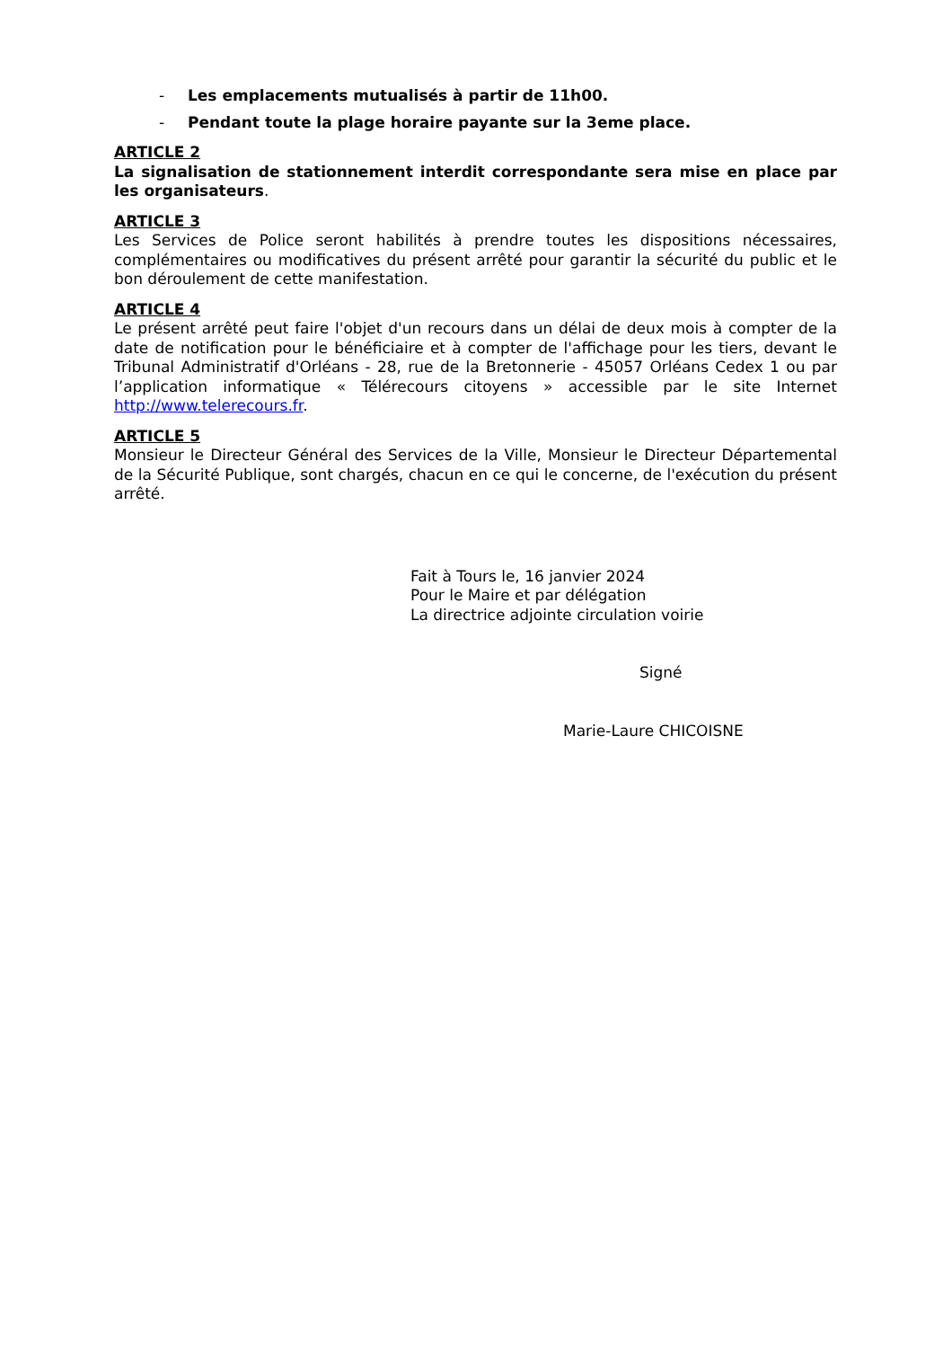- Les emplacements mutualisés à partir de 11h00.
- Pendant toute la plage horaire payante sur la 3eme place.
ARTICLE 2
La signalisation de stationnement interdit correspondante sera mise en place par les organisateurs.
ARTICLE 3
Les Services de Police seront habilités à prendre toutes les dispositions nécessaires, complémentaires ou modificatives du présent arrêté pour garantir la sécurité du public et le bon déroulement de cette manifestation.
ARTICLE 4
Le présent arrêté peut faire l'objet d'un recours dans un délai de deux mois à compter de la date de notification pour le bénéficiaire et à compter de l'affichage pour les tiers, devant le Tribunal Administratif d'Orléans - 28, rue de la Bretonnerie - 45057 Orléans Cedex 1 ou par l’application informatique « Télérecours citoyens » accessible par le site Internet http://www.telerecours.fr.
ARTICLE 5
Monsieur le Directeur Général des Services de la Ville, Monsieur le Directeur Départemental de la Sécurité Publique, sont chargés, chacun en ce qui le concerne, de l'exécution du présent arrêté.
Fait à Tours le, 16 janvier 2024
Pour le Maire et par délégation
La directrice adjointe circulation voirie
Signé
Marie-Laure CHICOISNE